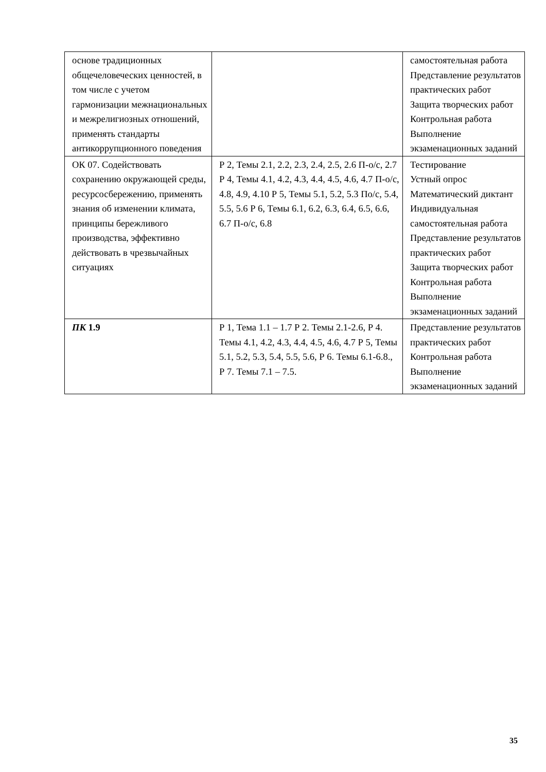| основе традиционных общечеловеческих ценностей, в том числе с учетом гармонизации межнациональных и межрелигиозных отношений, применять стандарты антикоррупционного поведения | | самостоятельная работа Представление результатов практических работ Защита творческих работ Контрольная работа Выполнение экзаменационных заданий |
| ОК 07. Содействовать сохранению окружающей среды, ресурсосбережению, применять знания об изменении климата, принципы бережливого производства, эффективно действовать в чрезвычайных ситуациях | Р 2, Темы 2.1, 2.2, 2.3, 2.4, 2.5, 2.6 П-о/с, 2.7 Р 4, Темы 4.1, 4.2, 4.3, 4.4, 4.5, 4.6, 4.7 П-о/с, 4.8, 4.9, 4.10 Р 5, Темы 5.1, 5.2, 5.3 По/с, 5.4, 5.5, 5.6 Р 6, Темы 6.1, 6.2, 6.3, 6.4, 6.5, 6.6, 6.7 П-о/с, 6.8 | Тестирование Устный опрос Математический диктант Индивидуальная самостоятельная работа Представление результатов практических работ Защита творческих работ Контрольная работа Выполнение экзаменационных заданий |
| ПК 1.9 | Р 1, Тема 1.1 – 1.7 Р 2. Темы 2.1-2.6, Р 4. Темы 4.1, 4.2, 4.3, 4.4, 4.5, 4.6, 4.7 Р 5, Темы 5.1, 5.2, 5.3, 5.4, 5.5, 5.6, Р 6. Темы 6.1-6.8., Р 7. Темы 7.1 – 7.5. | Представление результатов практических работ Контрольная работа Выполнение экзаменационных заданий |
35